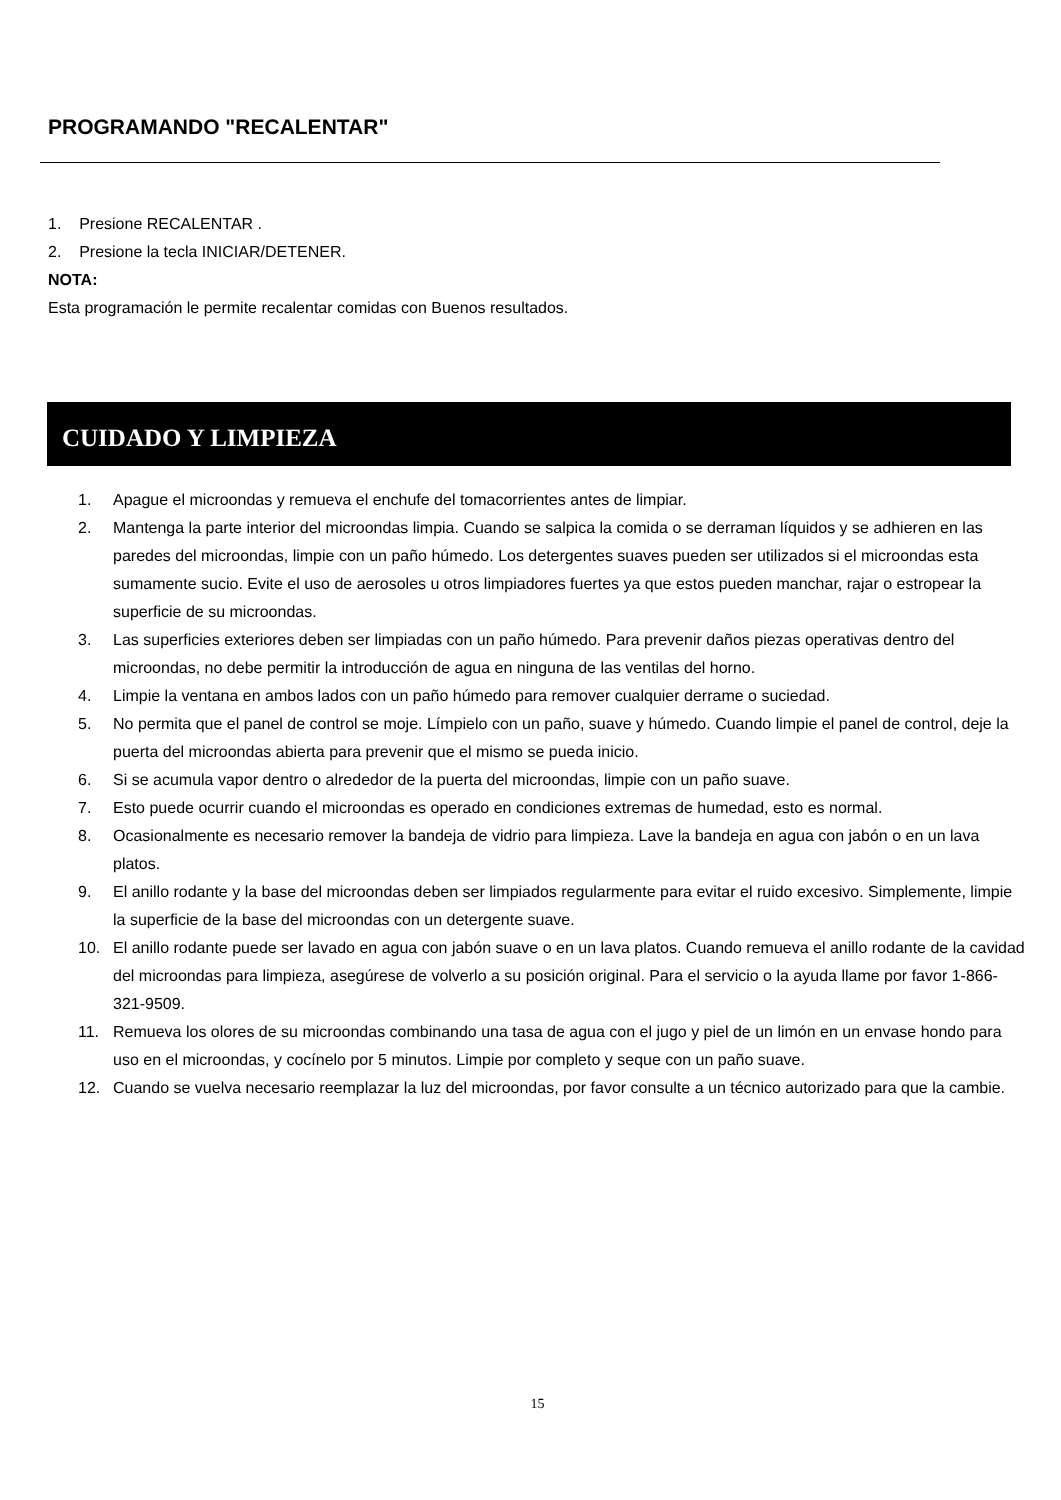PROGRAMANDO "RECALENTAR"
1. Presione RECALENTAR .
2. Presione la tecla INICIAR/DETENER.
NOTA:
Esta programación le permite recalentar comidas con Buenos resultados.
CUIDADO Y LIMPIEZA
1. Apague el microondas y remueva el enchufe del tomacorrientes antes de limpiar.
2. Mantenga la parte interior del microondas limpia. Cuando se salpica la comida o se derraman líquidos y se adhieren en las paredes del microondas, limpie con un paño húmedo. Los detergentes suaves pueden ser utilizados si el microondas esta sumamente sucio. Evite el uso de aerosoles u otros limpiadores fuertes ya que estos pueden manchar, rajar o estropear la superficie de su microondas.
3. Las superficies exteriores deben ser limpiadas con un paño húmedo. Para prevenir daños piezas operativas dentro del microondas, no debe permitir la introducción de agua en ninguna de las ventilas del horno.
4. Limpie la ventana en ambos lados con un paño húmedo para remover cualquier derrame o suciedad.
5. No permita que el panel de control se moje. Límpielo con un paño, suave y húmedo. Cuando limpie el panel de control, deje la puerta del microondas abierta para prevenir que el mismo se pueda inicio.
6. Si se acumula vapor dentro o alrededor de la puerta del microondas, limpie con un paño suave.
7. Esto puede ocurrir cuando el microondas es operado en condiciones extremas de humedad, esto es normal.
8. Ocasionalmente es necesario remover la bandeja de vidrio para limpieza. Lave la bandeja en agua con jabón o en un lava platos.
9. El anillo rodante y la base del microondas deben ser limpiados regularmente para evitar el ruido excesivo. Simplemente, limpie la superficie de la base del microondas con un detergente suave.
10. El anillo rodante puede ser lavado en agua con jabón suave o en un lava platos. Cuando remueva el anillo rodante de la cavidad del microondas para limpieza, asegúrese de volverlo a su posición original. Para el servicio o la ayuda llame por favor 1-866-321-9509.
11. Remueva los olores de su microondas combinando una tasa de agua con el jugo y piel de un limón en un envase hondo para uso en el microondas, y cocínelo por 5 minutos. Limpie por completo y seque con un paño suave.
12. Cuando se vuelva necesario reemplazar la luz del microondas, por favor consulte a un técnico autorizado para que la cambie.
15